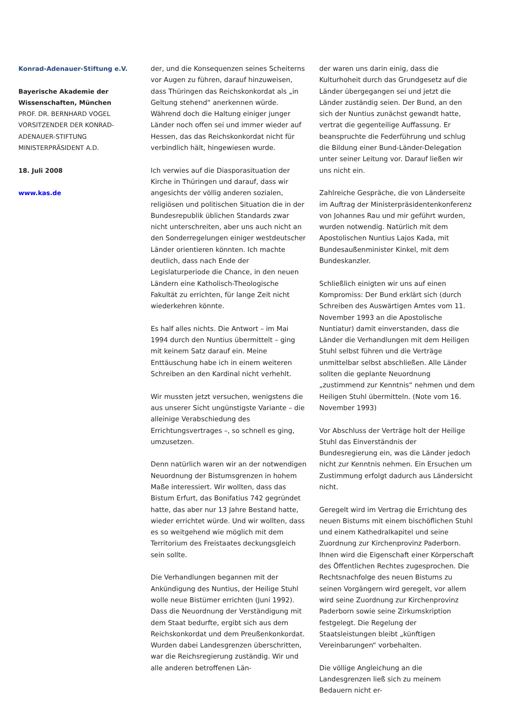Konrad-Adenauer-Stiftung e.V.
Bayerische Akademie der
Wissenschaften, München
PROF. DR. BERNHARD VOGEL
VORSITZENDER DER KONRAD-
ADENAUER-STIFTUNG
MINISTERPRÄSIDENT A.D.
18. Juli 2008
www.kas.de
der, und die Konsequenzen seines Scheiterns vor Augen zu führen, darauf hinzuweisen, dass Thüringen das Reichskonkordat als „in Geltung stehend“ anerkennen würde. Während doch die Haltung einiger junger Länder noch offen sei und immer wieder auf Hessen, das das Reichskonkordat nicht für verbindlich hält, hingewiesen wurde.
Ich verwies auf die Diasporasituation der Kirche in Thüringen und darauf, dass wir angesichts der völlig anderen sozialen, religiösen und politischen Situation die in der Bundesrepublik üblichen Standards zwar nicht unterschreiten, aber uns auch nicht an den Sonderregelungen einiger westdeutscher Länder orientieren könnten. Ich machte deutlich, dass nach Ende der Legislaturperiode die Chance, in den neuen Ländern eine Katholisch-Theologische Fakultät zu errichten, für lange Zeit nicht wiederkehren könnte.
Es half alles nichts. Die Antwort – im Mai 1994 durch den Nuntius übermittelt – ging mit keinem Satz darauf ein. Meine Enttäuschung habe ich in einem weiteren Schreiben an den Kardinal nicht verhehlt.
Wir mussten jetzt versuchen, wenigstens die aus unserer Sicht ungünstigste Variante – die alleinige Verabschiedung des Errichtungsvertrages –, so schnell es ging, umzusetzen.
Denn natürlich waren wir an der notwendigen Neuordnung der Bistumsgrenzen in hohem Maße interessiert. Wir wollten, dass das Bistum Erfurt, das Bonifatius 742 gegründet hatte, das aber nur 13 Jahre Bestand hatte, wieder errichtet würde. Und wir wollten, dass es so weitgehend wie möglich mit dem Territorium des Freistaates deckungsgleich sein sollte.
Die Verhandlungen begannen mit der Ankündigung des Nuntius, der Heilige Stuhl wolle neue Bistümer errichten (Juni 1992). Dass die Neuordnung der Verständigung mit dem Staat bedurfte, ergibt sich aus dem Reichskonkordat und dem Preußenkonkordat. Wurden dabei Landesgrenzen überschritten, war die Reichsregierung zuständig. Wir und alle anderen betroffenen Län-
der waren uns darin einig, dass die Kulturhoheit durch das Grundgesetz auf die Länder übergegangen sei und jetzt die Länder zuständig seien. Der Bund, an den sich der Nuntius zunächst gewandt hatte, vertrat die gegenteilige Auffassung. Er beanspruchte die Federführung und schlug die Bildung einer Bund-Länder-Delegation unter seiner Leitung vor. Darauf ließen wir uns nicht ein.
Zahlreiche Gespräche, die von Länderseite im Auftrag der Ministerpräsidentenkonferenz von Johannes Rau und mir geführt wurden, wurden notwendig. Natürlich mit dem Apostolischen Nuntius Lajos Kada, mit Bundesaußenminister Kinkel, mit dem Bundeskanzler.
Schließlich einigten wir uns auf einen Kompromiss: Der Bund erklärt sich (durch Schreiben des Auswärtigen Amtes vom 11. November 1993 an die Apostolische Nuntiatur) damit einverstanden, dass die Länder die Verhandlungen mit dem Heiligen Stuhl selbst führen und die Verträge unmittelbar selbst abschließen. Alle Länder sollten die geplante Neuordnung „zustimmend zur Kenntnis“ nehmen und dem Heiligen Stuhl übermitteln. (Note vom 16. November 1993)
Vor Abschluss der Verträge holt der Heilige Stuhl das Einverständnis der Bundesregierung ein, was die Länder jedoch nicht zur Kenntnis nehmen. Ein Ersuchen um Zustimmung erfolgt dadurch aus Ländersicht nicht.
Geregelt wird im Vertrag die Errichtung des neuen Bistums mit einem bischöflichen Stuhl und einem Kathedralkapitel und seine Zuordnung zur Kirchenprovinz Paderborn. Ihnen wird die Eigenschaft einer Körperschaft des Öffentlichen Rechtes zugesprochen. Die Rechtsnachfolge des neuen Bistums zu seinen Vorgängern wird geregelt, vor allem wird seine Zuordnung zur Kirchenprovinz Paderborn sowie seine Zirkumskription festgelegt. Die Regelung der Staatsleistungen bleibt „künftigen Vereinbarungen“ vorbehalten.
Die völlige Angleichung an die Landesgrenzen ließ sich zu meinem Bedauern nicht er-